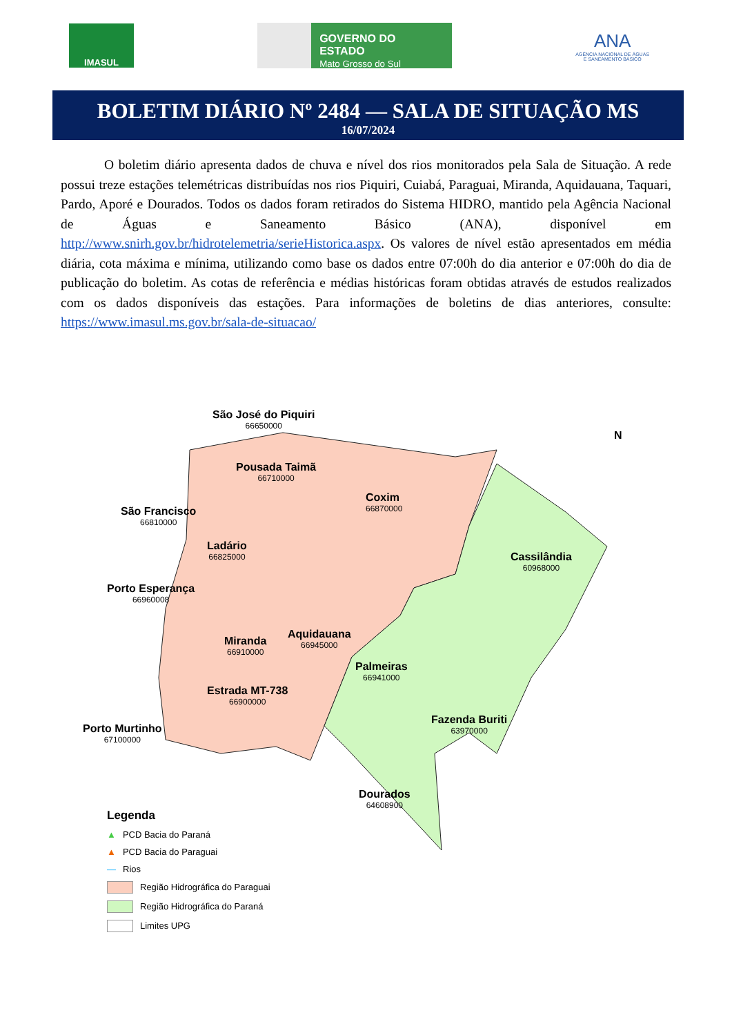IMASUL
GOVERNO DO ESTADO
Mato Grosso do Sul
ANA
AGÊNCIA NACIONAL DE ÁGUAS
E SANEAMENTO BÁSICO
BOLETIM DIÁRIO Nº 2484 — SALA DE SITUAÇÃO MS
16/07/2024
O boletim diário apresenta dados de chuva e nível dos rios monitorados pela Sala de Situação. A rede possui treze estações telemétricas distribuídas nos rios Piquiri, Cuiabá, Paraguai, Miranda, Aquidauana, Taquari, Pardo, Aporé e Dourados. Todos os dados foram retirados do Sistema HIDRO, mantido pela Agência Nacional de Águas e Saneamento Básico (ANA), disponível em http://www.snirh.gov.br/hidrotelemetria/serieHistorica.aspx. Os valores de nível estão apresentados em média diária, cota máxima e mínima, utilizando como base os dados entre 07:00h do dia anterior e 07:00h do dia de publicação do boletim. As cotas de referência e médias históricas foram obtidas através de estudos realizados com os dados disponíveis das estações. Para informações de boletins de dias anteriores, consulte: https://www.imasul.ms.gov.br/sala-de-situacao/
São José do Piquiri
66650000
Pousada Taimã
66710000
Coxim
66870000
São Francisco
66810000
Ladário
66825000
Porto Esperança
66960008
Cassilândia
60968000
Miranda
66910000
Aquidauana
66945000
Palmeiras
66941000
Estrada MT-738
66900000
Porto Murtinho
67100000
Fazenda Buriti
63970000
Dourados
64608900
N
Legenda
▲ PCD Bacia do Paraná
▲ PCD Bacia do Paraguai
— Rios
Região Hidrográfica do Paraguai
Região Hidrográfica do Paraná
Limites UPG